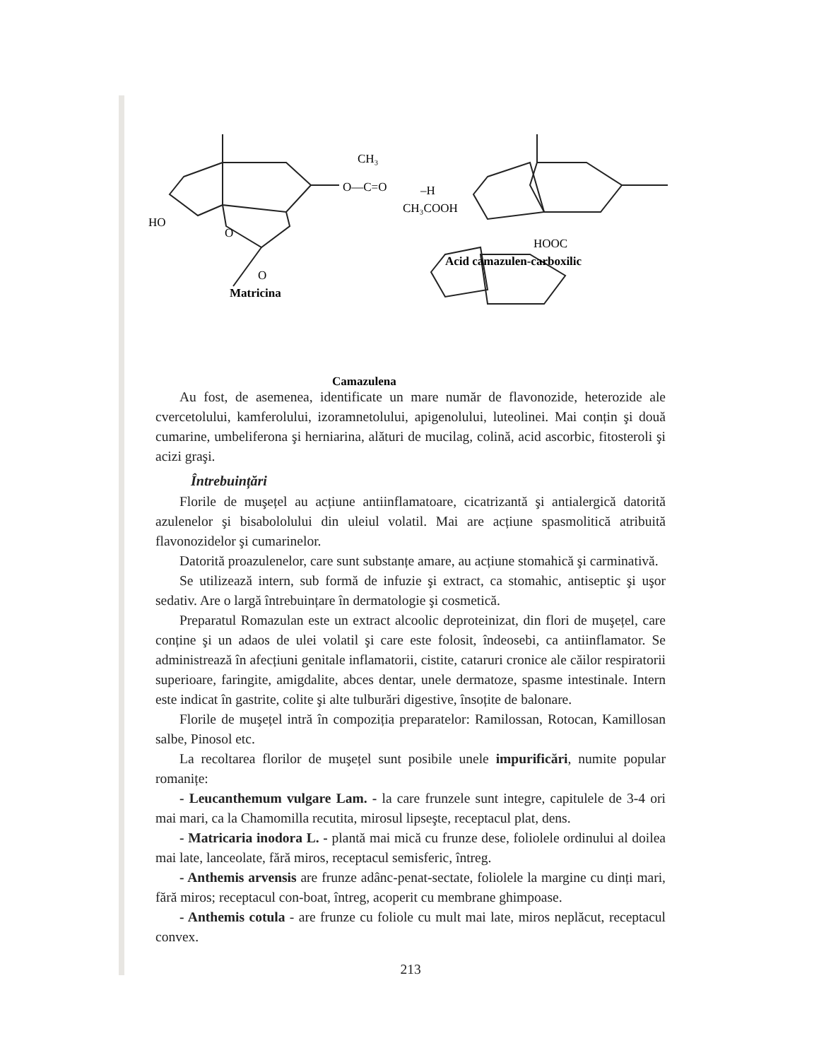CH₃
O—C=O
–H
CH₃COOH
HO
O
O
HOOC
Acid camazulen-carboxilic
Matricina
Camazulena
Au fost, de asemenea, identificate un mare număr de flavonozide, heterozide ale cvercetolului, kamferolului, izoramnetolului, apigenolului, luteolinei. Mai conțin şi două cumarine, umbeliferona şi herniarina, alături de mucilag, colină, acid ascorbic, fitosteroli şi acizi graşi.
Întrebuințări
Florile de muşețel au acțiune antiinflamatoare, cicatrizantă şi antialergică datorită azulenelor şi bisabololului din uleiul volatil. Mai are acțiune spasmolitică atribuită flavonozidelor şi cumarinelor.
Datorită proazulenelor, care sunt substanțe amare, au acțiune stomahică şi carminativă.
Se utilizează intern, sub formă de infuzie şi extract, ca stomahic, antiseptic şi uşor sedativ. Are o largă întrebuințare în dermatologie şi cosmetică.
Preparatul Romazulan este un extract alcoolic deproteinizat, din flori de muşețel, care conține şi un adaos de ulei volatil şi care este folosit, îndeosebi, ca antiinflamator. Se administrează în afecțiuni genitale inflamatorii, cistite, cataruri cronice ale căilor respiratorii superioare, faringite, amigdalite, abces dentar, unele dermatoze, spasme intestinale. Intern este indicat în gastrite, colite şi alte tulburări digestive, însoțite de balonare.
Florile de muşețel intră în compoziția preparatelor: Ramilossan, Rotocan, Kamillosan salbe, Pinosol etc.
La recoltarea florilor de muşețel sunt posibile unele impurificări, numite popular romanițe:
- Leucanthemum vulgare Lam. - la care frunzele sunt integre, capitulele de 3-4 ori mai mari, ca la Chamomilla recutita, mirosul lipseşte, receptacul plat, dens.
- Matricaria inodora L. - plantă mai mică cu frunze dese, foliolele ordinului al doilea mai late, lanceolate, fără miros, receptacul semisferic, întreg.
- Anthemis arvensis are frunze adânc-penat-sectate, foliolele la margine cu dinți mari, fără miros; receptacul con-boat, întreg, acoperit cu membrane ghimpoase.
- Anthemis cotula - are frunze cu foliole cu mult mai late, miros neplăcut, receptacul convex.
213